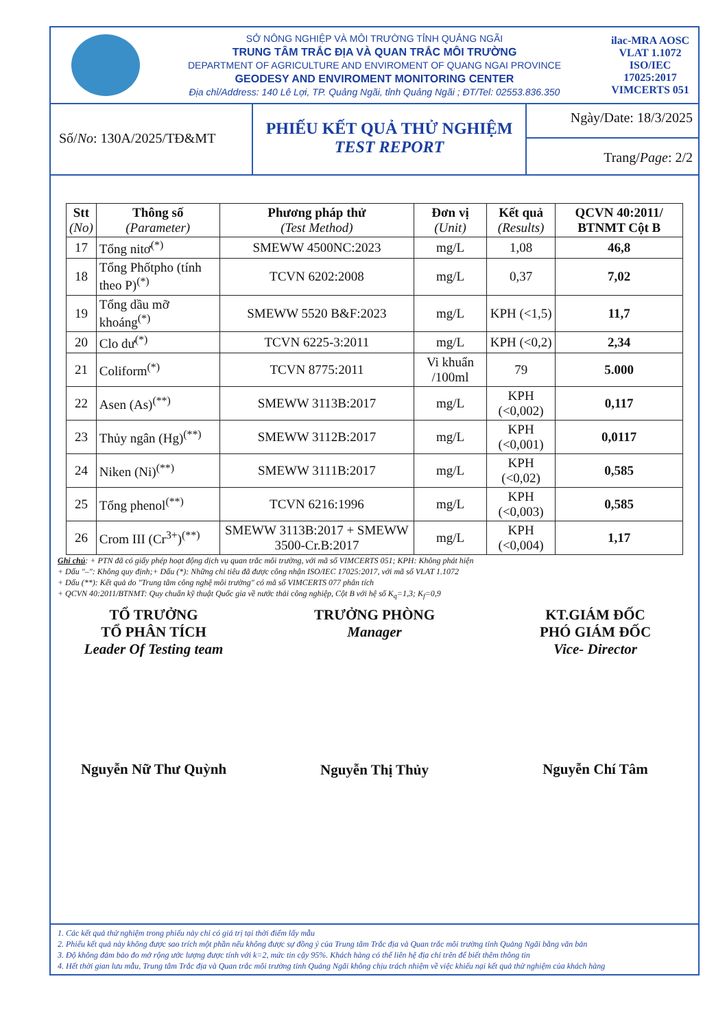SỞ NÔNG NGHIỆP VÀ MÔI TRƯỜNG TỈNH QUẢNG NGÃI
TRUNG TÂM TRẮC ĐỊA VÀ QUAN TRẮC MÔI TRƯỜNG
DEPARTMENT OF AGRICULTURE AND ENVIROMENT OF QUANG NGAI PROVINCE
GEODESY AND ENVIROMENT MONITORING CENTER
Địa chỉ/Address: 140 Lê Lợi, TP. Quảng Ngãi, tỉnh Quảng Ngãi ; ĐT/Tel: 02553.836.350
ilac-MRA AOSC
VLAT 1.1072
ISO/IEC 17025:2017
VIMCERTS 051
Số/No: 130A/2025/TĐ&MT
PHIẾU KẾT QUẢ THỬ NGHIỆM
TEST REPORT
Ngày/Date: 18/3/2025
Trang/Page: 2/2
| Stt (No) | Thông số (Parameter) | Phương pháp thử (Test Method) | Đơn vị (Unit) | Kết quả (Results) | QCVN 40:2011/ BTNMT Cột B |
| --- | --- | --- | --- | --- | --- |
| 17 | Tổng nitơ<sup>(*)</sup> | SMEWW 4500NC:2023 | mg/L | 1,08 | 46,8 |
| 18 | Tổng Phốtpho (tính theo P)<sup>(*)</sup> | TCVN 6202:2008 | mg/L | 0,37 | 7,02 |
| 19 | Tổng dầu mỡ khoáng<sup>(*)</sup> | SMEWW 5520 B&F:2023 | mg/L | KPH (<1,5) | 11,7 |
| 20 | Clo dư<sup>(*)</sup> | TCVN 6225-3:2011 | mg/L | KPH (<0,2) | 2,34 |
| 21 | Coliform<sup>(*)</sup> | TCVN 8775:2011 | Vi khuẩn /100ml | 79 | 5.000 |
| 22 | Asen (As)<sup>(**)</sup> | SMEWW 3113B:2017 | mg/L | KPH (<0,002) | 0,117 |
| 23 | Thủy ngân (Hg)<sup>(**)</sup> | SMEWW 3112B:2017 | mg/L | KPH (<0,001) | 0,0117 |
| 24 | Niken (Ni)<sup>(**)</sup> | SMEWW 3111B:2017 | mg/L | KPH (<0,02) | 0,585 |
| 25 | Tổng phenol<sup>(**)</sup> | TCVN 6216:1996 | mg/L | KPH (<0,003) | 0,585 |
| 26 | Crom III (Cr<sup>3+</sup>)<sup>(**)</sup> | SMEWW 3113B:2017 + SMEWW 3500-Cr.B:2017 | mg/L | KPH (<0,004) | 1,17 |
Ghi chú: + PTN đã có giấy phép hoạt động dịch vụ quan trắc môi trường, với mã số VIMCERTS 051; KPH: Không phát hiện
+ Dấu "–": Không quy định;+ Dấu (*): Những chỉ tiêu đã được công nhận ISO/IEC 17025:2017, với mã số VLAT 1.1072
+ Dấu (**): Kết quả do "Trung tâm công nghệ môi trường" có mã số VIMCERTS 077 phân tích
+ QCVN 40:2011/BTNMT: Quy chuẩn kỹ thuật Quốc gia về nước thải công nghiệp, Cột B với hệ số K<sub>q</sub>=1,3; K<sub>f</sub>=0,9
TỔ TRƯỞNG
TỔ PHÂN TÍCH
Leader Of Testing team
Nguyễn Nữ Thư Quỳnh
TRƯỞNG PHÒNG
Manager
Nguyễn Thị Thủy
KT.GIÁM ĐỐC
PHÓ GIÁM ĐỐC
Vice- Director
Nguyễn Chí Tâm
1. Các kết quả thử nghiệm trong phiếu này chỉ có giá trị tại thời điểm lấy mẫu
2. Phiếu kết quả này không được sao trích một phần nếu không được sự đồng ý của Trung tâm Trắc địa và Quan trắc môi trường tỉnh Quảng Ngãi bằng văn bản
3. Độ không đảm bảo đo mở rộng ước lượng được tính với k=2, mức tin cậy 95%. Khách hàng có thể liên hệ địa chỉ trên để biết thêm thông tin
4. Hết thời gian lưu mẫu, Trung tâm Trắc địa và Quan trắc môi trường tỉnh Quảng Ngãi không chịu trách nhiệm về việc khiếu nại kết quả thử nghiệm của khách hàng